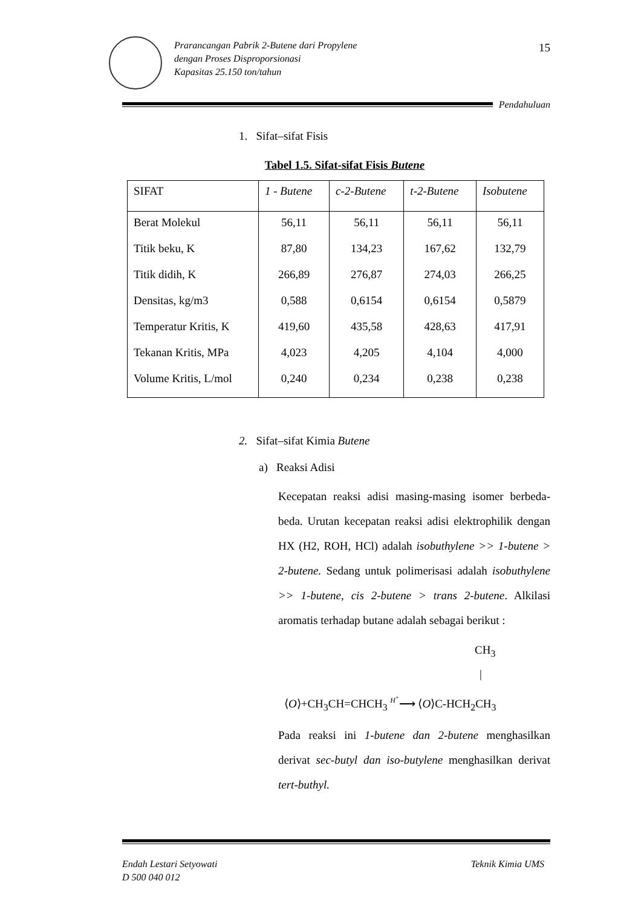Prarancangan Pabrik 2-Butene dari Propylene
dengan Proses Disproporsionasi
Kapasitas 25.150 ton/tahun
15
Pendahuluan
1. Sifat–sifat Fisis
Tabel 1.5. Sifat-sifat Fisis Butene
| SIFAT | 1 - Butene | c-2-Butene | t-2-Butene | Isobutene |
| --- | --- | --- | --- | --- |
| Berat Molekul | 56,11 | 56,11 | 56,11 | 56,11 |
| Titik beku, K | 87,80 | 134,23 | 167,62 | 132,79 |
| Titik didih, K | 266,89 | 276,87 | 274,03 | 266,25 |
| Densitas, kg/m3 | 0,588 | 0,6154 | 0,6154 | 0,5879 |
| Temperatur Kritis, K | 419,60 | 435,58 | 428,63 | 417,91 |
| Tekanan Kritis, MPa | 4,023 | 4,205 | 4,104 | 4,000 |
| Volume Kritis, L/mol | 0,240 | 0,234 | 0,238 | 0,238 |
2. Sifat–sifat Kimia Butene
a) Reaksi Adisi
Kecepatan reaksi adisi masing-masing isomer berbeda-beda. Urutan kecepatan reaksi adisi elektrophilik dengan HX (H2, ROH, HCl) adalah isobuthylene >> 1-butene > 2-butene. Sedang untuk polimerisasi adalah isobuthylene >> 1-butene, cis 2-butene > trans 2-butene. Alkilasi aromatis terhadap butane adalah sebagai berikut :
CH<sub>3</sub>
|
⟨O⟩+CH<sub>3</sub>CH=CHCH<sub>3</sub> H<sup>+</sup>⟶ ⟨O⟩C-HCH<sub>2</sub>CH<sub>3</sub>
Pada reaksi ini 1-butene dan 2-butene menghasilkan derivat sec-butyl dan iso-butylene menghasilkan derivat tert-buthyl.
Endah Lestari Setyowati
D 500 040 012
Teknik Kimia UMS